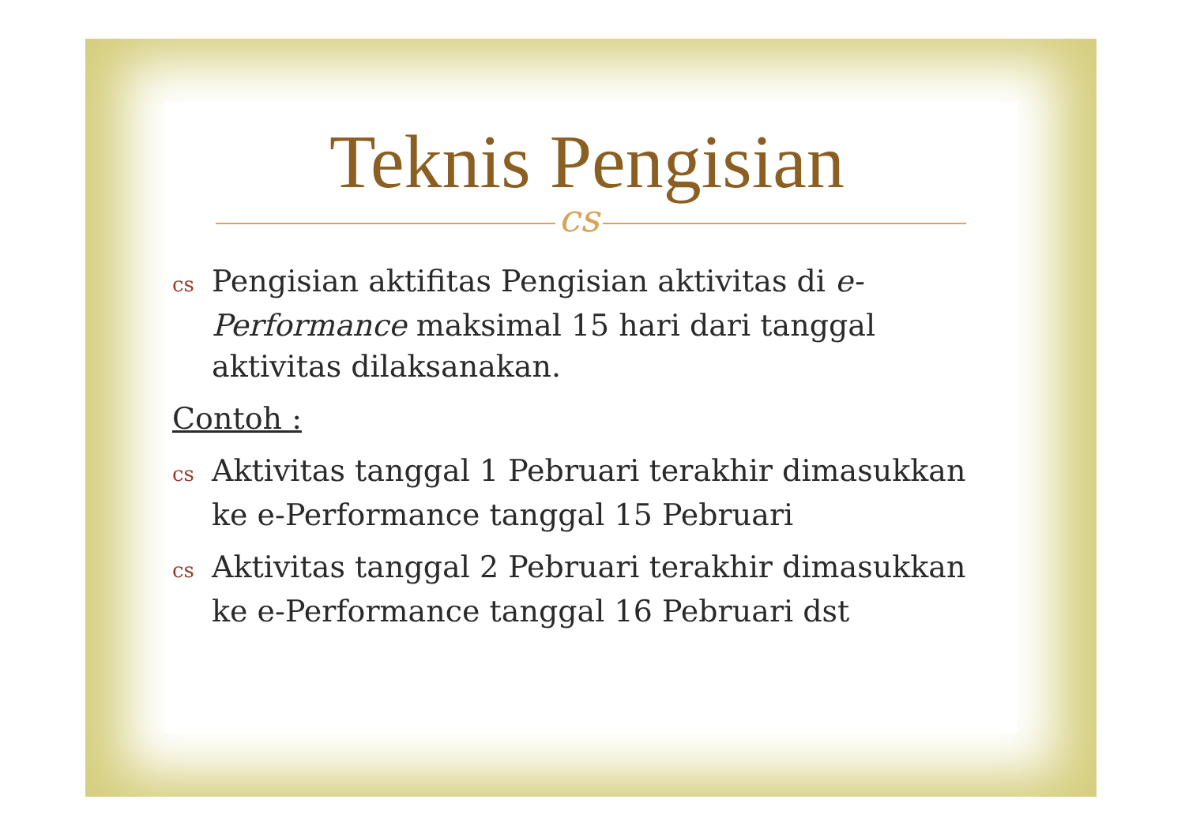Teknis Pengisian
cs
cs Pengisian aktifitas Pengisian aktivitas di e-Performance maksimal 15 hari dari tanggal aktivitas dilaksanakan.
Contoh :
cs Aktivitas tanggal 1 Pebruari terakhir dimasukkan ke e-Performance tanggal 15 Pebruari
cs Aktivitas tanggal 2 Pebruari terakhir dimasukkan ke e-Performance tanggal 16 Pebruari dst